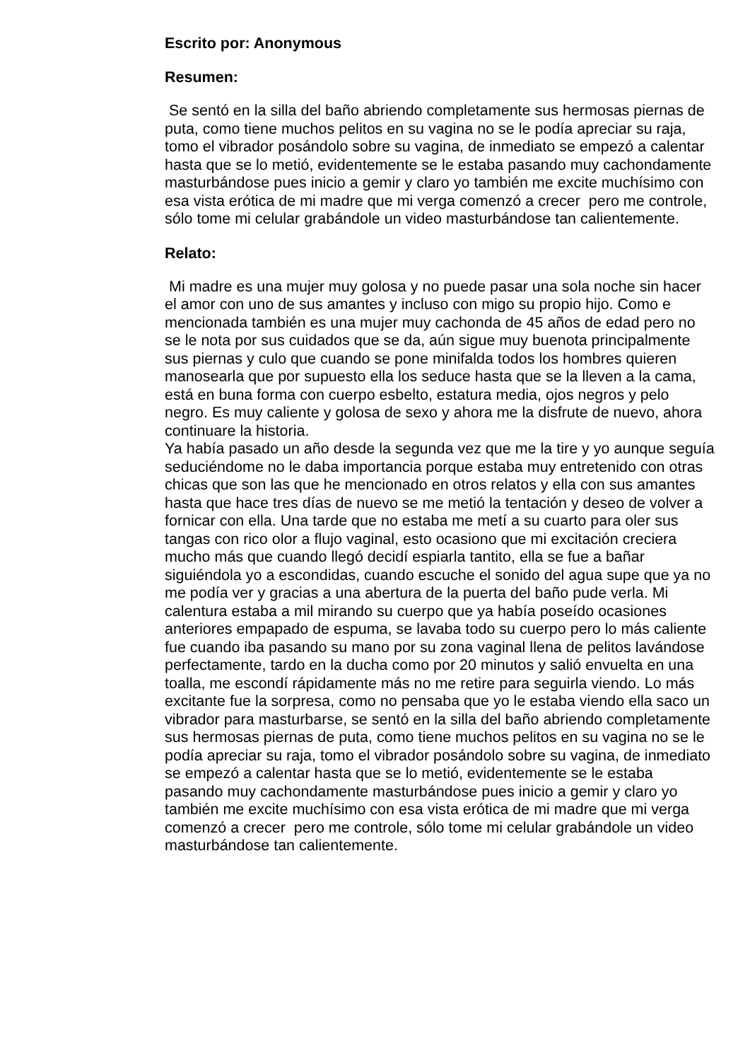Escrito por: Anonymous
Resumen:
Se sentó en la silla del baño abriendo completamente sus hermosas piernas de puta, como tiene muchos pelitos en su vagina no se le podía apreciar su raja, tomo el vibrador posándolo sobre su vagina, de inmediato se empezó a calentar hasta que se lo metió, evidentemente se le estaba pasando muy cachondamente masturbándose pues inicio a gemir y claro yo también me excite muchísimo con esa vista erótica de mi madre que mi verga comenzó a crecer pero me controle, sólo tome mi celular grabándole un video masturbándose tan calientemente.
Relato:
Mi madre es una mujer muy golosa y no puede pasar una sola noche sin hacer el amor con uno de sus amantes y incluso con migo su propio hijo. Como e mencionada también es una mujer muy cachonda de 45 años de edad pero no se le nota por sus cuidados que se da, aún sigue muy buenota principalmente sus piernas y culo que cuando se pone minifalda todos los hombres quieren manosearla que por supuesto ella los seduce hasta que se la lleven a la cama, está en buna forma con cuerpo esbelto, estatura media, ojos negros y pelo negro. Es muy caliente y golosa de sexo y ahora me la disfrute de nuevo, ahora continuare la historia.
Ya había pasado un año desde la segunda vez que me la tire y yo aunque seguía seduciéndome no le daba importancia porque estaba muy entretenido con otras chicas que son las que he mencionado en otros relatos y ella con sus amantes hasta que hace tres días de nuevo se me metió la tentación y deseo de volver a fornicar con ella. Una tarde que no estaba me metí a su cuarto para oler sus tangas con rico olor a flujo vaginal, esto ocasiono que mi excitación creciera mucho más que cuando llegó decidí espiarla tantito, ella se fue a bañar siguiéndola yo a escondidas, cuando escuche el sonido del agua supe que ya no me podía ver y gracias a una abertura de la puerta del baño pude verla. Mi calentura estaba a mil mirando su cuerpo que ya había poseído ocasiones anteriores empapado de espuma, se lavaba todo su cuerpo pero lo más caliente fue cuando iba pasando su mano por su zona vaginal llena de pelitos lavándose perfectamente, tardo en la ducha como por 20 minutos y salió envuelta en una toalla, me escondí rápidamente más no me retire para seguirla viendo. Lo más excitante fue la sorpresa, como no pensaba que yo le estaba viendo ella saco un vibrador para masturbarse, se sentó en la silla del baño abriendo completamente sus hermosas piernas de puta, como tiene muchos pelitos en su vagina no se le podía apreciar su raja, tomo el vibrador posándolo sobre su vagina, de inmediato se empezó a calentar hasta que se lo metió, evidentemente se le estaba pasando muy cachondamente masturbándose pues inicio a gemir y claro yo también me excite muchísimo con esa vista erótica de mi madre que mi verga comenzó a crecer pero me controle, sólo tome mi celular grabándole un video masturbándose tan calientemente.